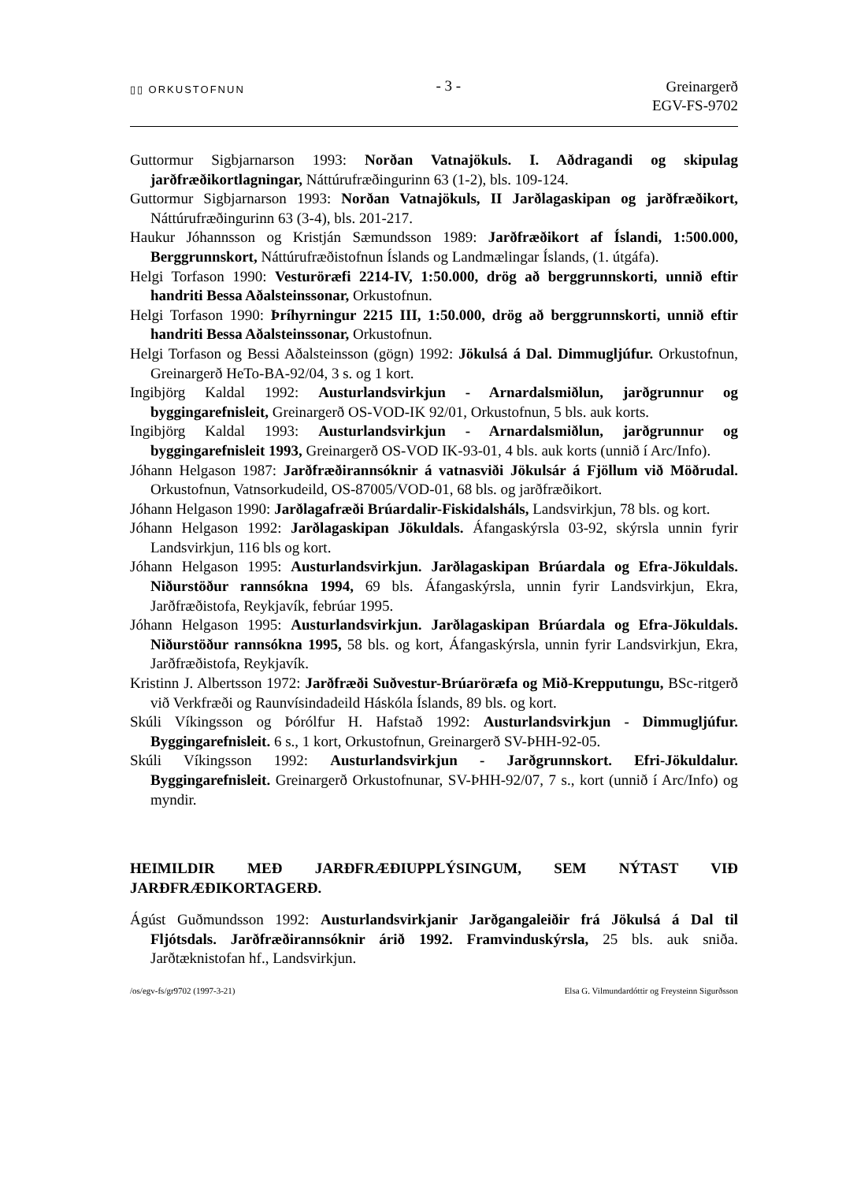▯▯ ORKUSTOFNUN
- 3 -
Greinargerð
EGV-FS-9702
Guttormur Sigbjarnarson 1993: Norðan Vatnajökuls. I. Aðdragandi og skipulag jarðfræðikortlagningar, Náttúrufræðingurinn 63 (1-2), bls. 109-124.
Guttormur Sigbjarnarson 1993: Norðan Vatnajökuls, II Jarðlagaskipan og jarðfræðikort, Náttúrufræðingurinn 63 (3-4), bls. 201-217.
Haukur Jóhannsson og Kristján Sæmundsson 1989: Jarðfræðikort af Íslandi, 1:500.000, Berggrunnskort, Náttúrufræðistofnun Íslands og Landmælingar Íslands, (1. útgáfa).
Helgi Torfason 1990: Vesturöræfi 2214-IV, 1:50.000, drög að berggrunnskorti, unnið eftir handriti Bessa Aðalsteinssonar, Orkustofnun.
Helgi Torfason 1990: Þríhyrningur 2215 III, 1:50.000, drög að berggrunnskorti, unnið eftir handriti Bessa Aðalsteinssonar, Orkustofnun.
Helgi Torfason og Bessi Aðalsteinsson (gögn) 1992: Jökulsá á Dal. Dimmugljúfur. Orkustofnun, Greinargerð HeTo-BA-92/04, 3 s. og 1 kort.
Ingibjörg Kaldal 1992: Austurlandsvirkjun - Arnardalsmiðlun, jarðgrunnur og byggingarefnisleit, Greinargerð OS-VOD-IK 92/01, Orkustofnun, 5 bls. auk korts.
Ingibjörg Kaldal 1993: Austurlandsvirkjun - Arnardalsmiðlun, jarðgrunnur og byggingarefnisleit 1993, Greinargerð OS-VOD IK-93-01, 4 bls. auk korts (unnið í Arc/Info).
Jóhann Helgason 1987: Jarðfræðirannsóknir á vatnasviði Jökulsár á Fjöllum við Möðrudal. Orkustofnun, Vatnsorkudeild, OS-87005/VOD-01, 68 bls. og jarðfræðikort.
Jóhann Helgason 1990: Jarðlagafræði Brúardalir-Fiskidalsháls, Landsvirkjun, 78 bls. og kort.
Jóhann Helgason 1992: Jarðlagaskipan Jökuldals. Áfangaskýrsla 03-92, skýrsla unnin fyrir Landsvirkjun, 116 bls og kort.
Jóhann Helgason 1995: Austurlandsvirkjun. Jarðlagaskipan Brúardala og Efra-Jökuldals. Niðurstöður rannsókna 1994, 69 bls. Áfangaskýrsla, unnin fyrir Landsvirkjun, Ekra, Jarðfræðistofa, Reykjavík, febrúar 1995.
Jóhann Helgason 1995: Austurlandsvirkjun. Jarðlagaskipan Brúardala og Efra-Jökuldals. Niðurstöður rannsókna 1995, 58 bls. og kort, Áfangaskýrsla, unnin fyrir Landsvirkjun, Ekra, Jarðfræðistofa, Reykjavík.
Kristinn J. Albertsson 1972: Jarðfræði Suðvestur-Brúaröræfa og Mið-Krepputungu, BSc-ritgerð við Verkfræði og Raunvísindadeild Háskóla Íslands, 89 bls. og kort.
Skúli Víkingsson og Þórólfur H. Hafstað 1992: Austurlandsvirkjun - Dimmugljúfur. Byggingarefnisleit. 6 s., 1 kort, Orkustofnun, Greinargerð SV-ÞHH-92-05.
Skúli Víkingsson 1992: Austurlandsvirkjun - Jarðgrunnskort. Efri-Jökuldalur. Byggingarefnisleit. Greinargerð Orkustofnunar, SV-ÞHH-92/07, 7 s., kort (unnið í Arc/Info) og myndir.
HEIMILDIR MEÐ JARÐFRÆÐIUPPLÝSINGUM, SEM NÝTAST VIÐ JARÐFRÆÐIKORTAGERÐ.
Ágúst Guðmundsson 1992: Austurlandsvirkjanir Jarðgangaleiðir frá Jökulsá á Dal til Fljótsdals. Jarðfræðirannsóknir árið 1992. Framvinduskýrsla, 25 bls. auk sniða. Jarðtæknistofan hf., Landsvirkjun.
/os/egv-fs/gr9702 (1997-3-21) Elsa G. Vilmundardóttir og Freysteinn Sigurðsson